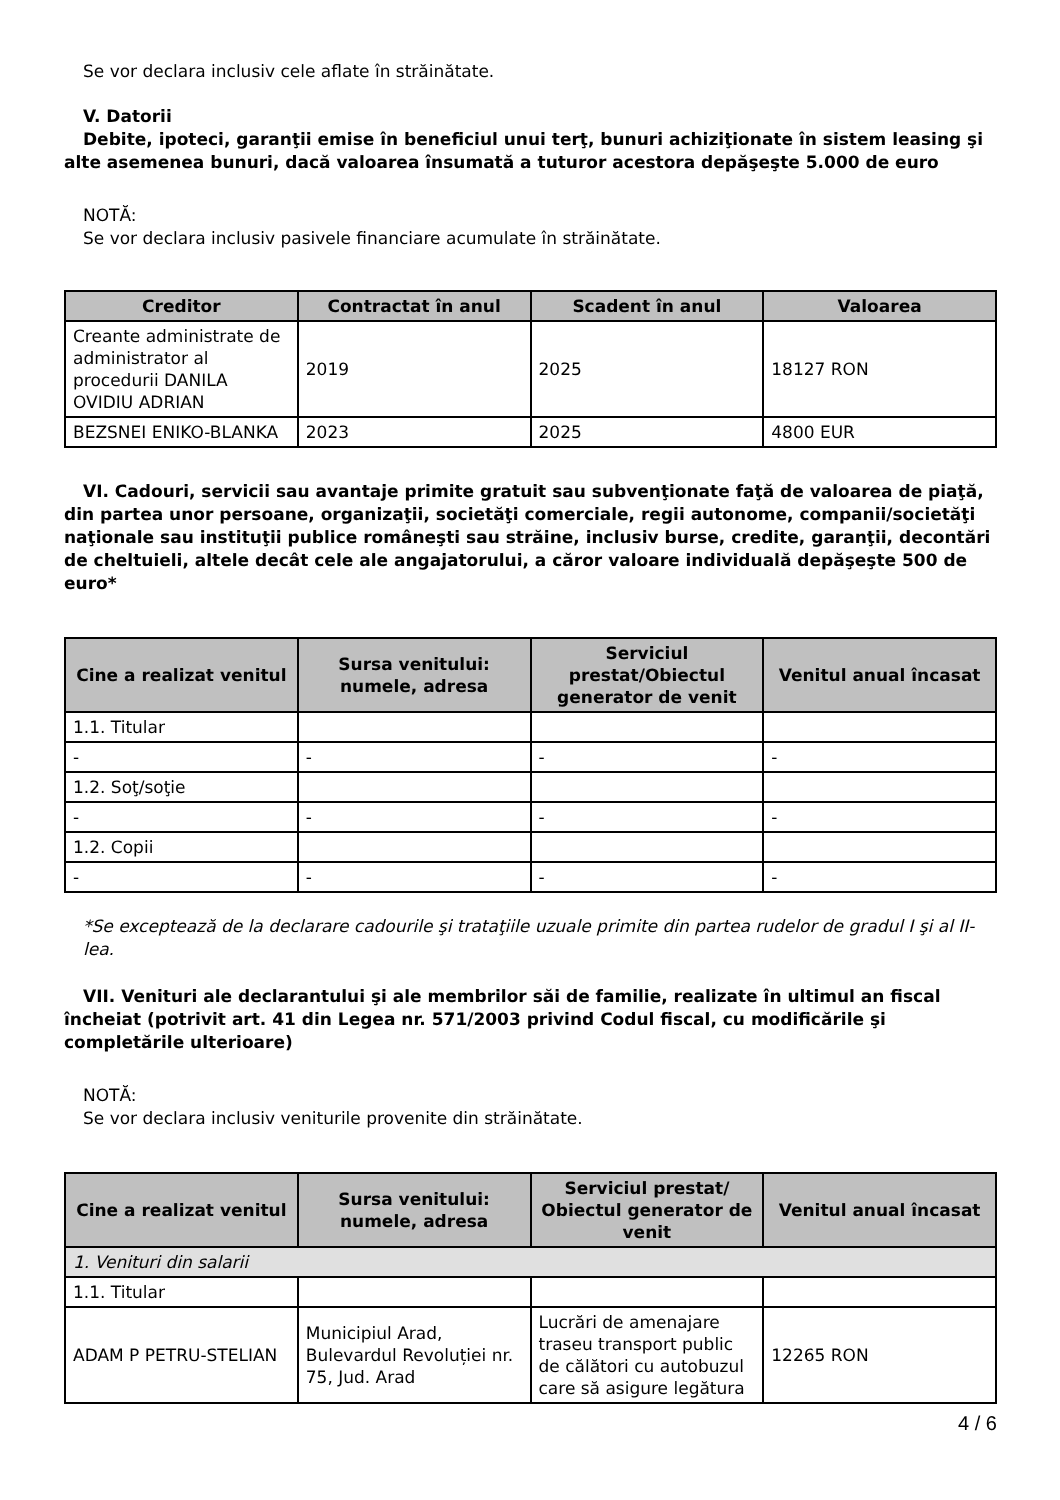Se vor declara inclusiv cele aflate în străinătate.
V. Datorii
Debite, ipoteci, garanţii emise în beneficiul unui terţ, bunuri achiziţionate în sistem leasing şi alte asemenea bunuri, dacă valoarea însumată a tuturor acestora depăşeşte 5.000 de euro
NOTĂ:
Se vor declara inclusiv pasivele financiare acumulate în străinătate.
| Creditor | Contractat în anul | Scadent în anul | Valoarea |
| --- | --- | --- | --- |
| Creante administrate de administrator al procedurii DANILA OVIDIU ADRIAN | 2019 | 2025 | 18127 RON |
| BEZSNEI ENIKO-BLANKA | 2023 | 2025 | 4800 EUR |
VI. Cadouri, servicii sau avantaje primite gratuit sau subvenţionate faţă de valoarea de piaţă, din partea unor persoane, organizaţii, societăţi comerciale, regii autonome, companii/societăţi naţionale sau instituţii publice româneşti sau străine, inclusiv burse, credite, garanţii, decontări de cheltuieli, altele decât cele ale angajatorului, a căror valoare individuală depăşeşte 500 de euro*
| Cine a realizat venitul | Sursa venitului: numele, adresa | Serviciul prestat/Obiectul generator de venit | Venitul anual încasat |
| --- | --- | --- | --- |
| 1.1. Titular | | | |
| - | - | - | - |
| 1.2. Soţ/soţie | | | |
| - | - | - | - |
| 1.2. Copii | | | |
| - | - | - | - |
*Se exceptează de la declarare cadourile şi trataţiile uzuale primite din partea rudelor de gradul I şi al II-lea.
VII. Venituri ale declarantului şi ale membrilor săi de familie, realizate în ultimul an fiscal încheiat (potrivit art. 41 din Legea nr. 571/2003 privind Codul fiscal, cu modificările şi completările ulterioare)
NOTĂ:
Se vor declara inclusiv veniturile provenite din străinătate.
| Cine a realizat venitul | Sursa venitului: numele, adresa | Serviciul prestat/ Obiectul generator de venit | Venitul anual încasat |
| --- | --- | --- | --- |
| 1. Venituri din salarii | | | |
| 1.1. Titular | | | |
| ADAM P PETRU-STELIAN | Municipiul Arad, Bulevardul Revoluției nr. 75, Jud. Arad | Lucrări de amenajare traseu transport public de călători cu autobuzul care să asigure legătura | 12265 RON |
4 / 6